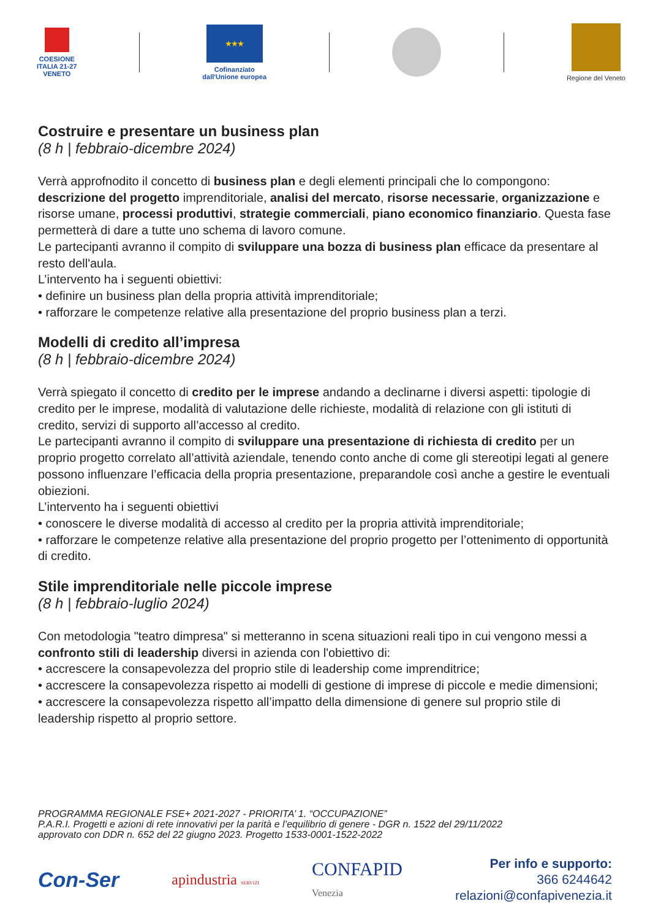COESIONE
ITALIA 21-27
VENETO
★★★
Cofinanziato
dall'Unione europea
Regione del Veneto
Costruire e presentare un business plan
(8 h | febbraio-dicembre 2024)
Verrà approfnodito il concetto di business plan e degli elementi principali che lo compongono: descrizione del progetto imprenditoriale, analisi del mercato, risorse necessarie, organizzazione e risorse umane, processi produttivi, strategie commerciali, piano economico finanziario. Questa fase permetterà di dare a tutte uno schema di lavoro comune.
Le partecipanti avranno il compito di sviluppare una bozza di business plan efficace da presentare al resto dell'aula.
L’intervento ha i seguenti obiettivi:
• definire un business plan della propria attività imprenditoriale;
• rafforzare le competenze relative alla presentazione del proprio business plan a terzi.
Modelli di credito all’impresa
(8 h | febbraio-dicembre 2024)
Verrà spiegato il concetto di credito per le imprese andando a declinarne i diversi aspetti: tipologie di credito per le imprese, modalità di valutazione delle richieste, modalità di relazione con gli istituti di credito, servizi di supporto all’accesso al credito.
Le partecipanti avranno il compito di sviluppare una presentazione di richiesta di credito per un proprio progetto correlato all’attività aziendale, tenendo conto anche di come gli stereotipi legati al genere possono influenzare l’efficacia della propria presentazione, preparandole così anche a gestire le eventuali obiezioni.
L’intervento ha i seguenti obiettivi
• conoscere le diverse modalità di accesso al credito per la propria attività imprenditoriale;
• rafforzare le competenze relative alla presentazione del proprio progetto per l’ottenimento di opportunità di credito.
Stile imprenditoriale nelle piccole imprese
(8 h | febbraio-luglio 2024)
Con metodologia "teatro dimpresa" si metteranno in scena situazioni reali tipo in cui vengono messi a confronto stili di leadership diversi in azienda con l'obiettivo di:
• accrescere la consapevolezza del proprio stile di leadership come imprenditrice;
• accrescere la consapevolezza rispetto ai modelli di gestione di imprese di piccole e medie dimensioni;
• accrescere la consapevolezza rispetto all’impatto della dimensione di genere sul proprio stile di leadership rispetto al proprio settore.
PROGRAMMA REGIONALE FSE+ 2021-2027 - PRIORITA’ 1. “OCCUPAZIONE”
P.A.R.I. Progetti e azioni di rete innovativi per la parità e l’equilibrio di genere - DGR n. 1522 del 29/11/2022
approvato con DDR n. 652 del 22 giugno 2023. Progetto 1533-0001-1522-2022
Con-Ser
apindustria SERVIZI
CONFAPID
Venezia
Per info e supporto:
366 6244642
relazioni@confapivenezia.it